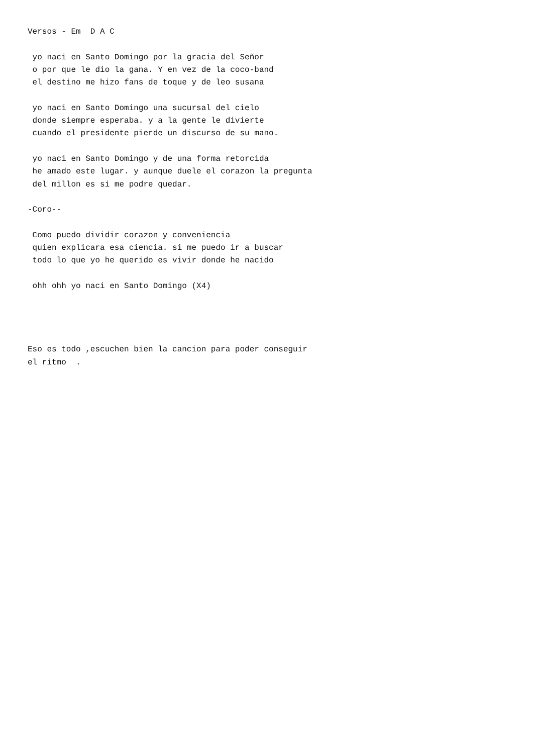Versos - Em  D A C

 yo naci en Santo Domingo por la gracia del Señor
 o por que le dio la gana. Y en vez de la coco-band
 el destino me hizo fans de toque y de leo susana

 yo naci en Santo Domingo una sucursal del cielo
 donde siempre esperaba. y a la gente le divierte
 cuando el presidente pierde un discurso de su mano.

 yo naci en Santo Domingo y de una forma retorcida
 he amado este lugar. y aunque duele el corazon la pregunta
 del millon es si me podre quedar.

-Coro--

 Como puedo dividir corazon y conveniencia
 quien explicara esa ciencia. si me puedo ir a buscar
 todo lo que yo he querido es vivir donde he nacido

 ohh ohh yo naci en Santo Domingo (X4)




Eso es todo ,escuchen bien la cancion para poder conseguir
el ritmo  .